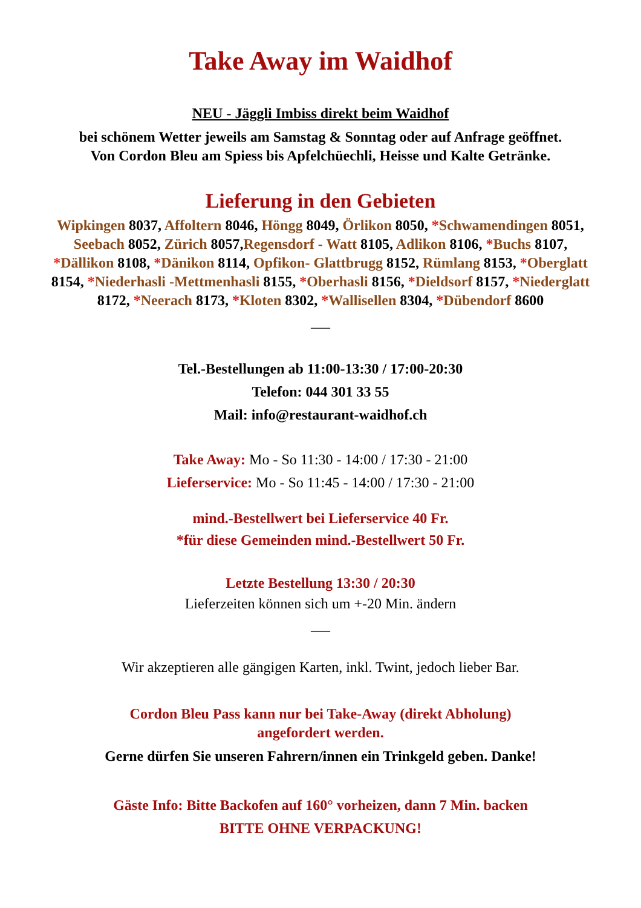Take Away im Waidhof
NEU - Jäggli Imbiss direkt beim Waidhof
bei schönem Wetter jeweils am Samstag & Sonntag oder auf Anfrage geöffnet.
Von Cordon Bleu am Spiess bis Apfelchüechli, Heisse und Kalte Getränke.
Lieferung in den Gebieten
Wipkingen 8037, Affoltern 8046, Höngg 8049, Örlikon 8050, *Schwamendingen 8051, Seebach 8052, Zürich 8057,Regensdorf - Watt 8105, Adlikon 8106, *Buchs 8107, *Dällikon 8108, *Dänikon 8114, Opfikon- Glattbrugg 8152, Rümlang 8153, *Oberglatt 8154, *Niederhasli -Mettmenhasli 8155, *Oberhasli 8156, *Dieldsorf 8157, *Niederglatt 8172, *Neerach 8173, *Kloten 8302, *Wallisellen 8304, *Dübendorf 8600
——
Tel.-Bestellungen ab 11:00-13:30 / 17:00-20:30
Telefon: 044 301 33 55
Mail: info@restaurant-waidhof.ch
Take Away: Mo - So 11:30 - 14:00 / 17:30 - 21:00
Lieferservice: Mo - So 11:45 - 14:00 / 17:30 - 21:00
mind.-Bestellwert bei Lieferservice 40 Fr.
*für diese Gemeinden mind.-Bestellwert 50 Fr.
Letzte Bestellung 13:30 / 20:30
Lieferzeiten können sich um +-20 Min. ändern
——
Wir akzeptieren alle gängigen Karten, inkl. Twint, jedoch lieber Bar.
Cordon Bleu Pass kann nur bei Take-Away (direkt Abholung)
angefordert werden.
Gerne dürfen Sie unseren Fahrern/innen ein Trinkgeld geben. Danke!
Gäste Info: Bitte Backofen auf 160° vorheizen, dann 7 Min. backen
BITTE OHNE VERPACKUNG!